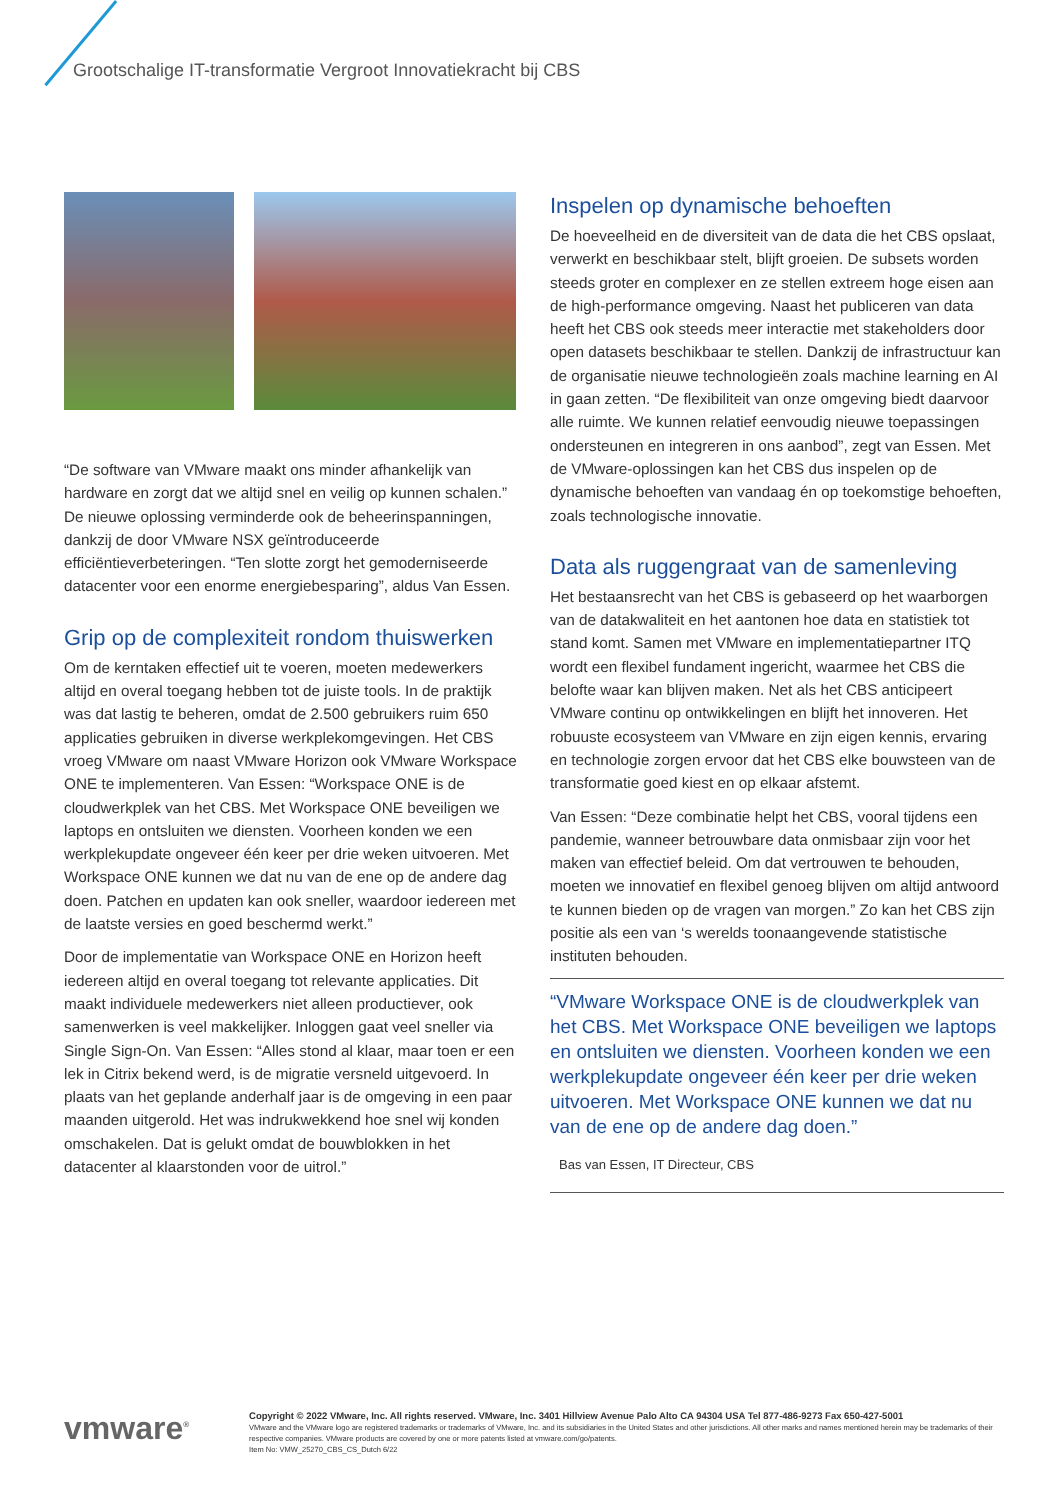Grootschalige IT-transformatie Vergroot Innovatiekracht bij CBS
“De software van VMware maakt ons minder afhankelijk van hardware en zorgt dat we altijd snel en veilig op kunnen schalen.” De nieuwe oplossing verminderde ook de beheerinspanningen, dankzij de door VMware NSX geïntroduceerde efficiëntieverbeteringen. “Ten slotte zorgt het gemoderniseerde datacenter voor een enorme energiebesparing”, aldus Van Essen.
Grip op de complexiteit rondom thuiswerken
Om de kerntaken effectief uit te voeren, moeten medewerkers altijd en overal toegang hebben tot de juiste tools. In de praktijk was dat lastig te beheren, omdat de 2.500 gebruikers ruim 650 applicaties gebruiken in diverse werkplekomgevingen. Het CBS vroeg VMware om naast VMware Horizon ook VMware Workspace ONE te implementeren. Van Essen: “Workspace ONE is de cloudwerkplek van het CBS. Met Workspace ONE beveiligen we laptops en ontsluiten we diensten. Voorheen konden we een werkplekupdate ongeveer één keer per drie weken uitvoeren. Met Workspace ONE kunnen we dat nu van de ene op de andere dag doen. Patchen en updaten kan ook sneller, waardoor iedereen met de laatste versies en goed beschermd werkt.”
Door de implementatie van Workspace ONE en Horizon heeft iedereen altijd en overal toegang tot relevante applicaties. Dit maakt individuele medewerkers niet alleen productiever, ook samenwerken is veel makkelijker. Inloggen gaat veel sneller via Single Sign-On. Van Essen: “Alles stond al klaar, maar toen er een lek in Citrix bekend werd, is de migratie versneld uitgevoerd. In plaats van het geplande anderhalf jaar is de omgeving in een paar maanden uitgerold. Het was indrukwekkend hoe snel wij konden omschakelen. Dat is gelukt omdat de bouwblokken in het datacenter al klaarstonden voor de uitrol.”
Inspelen op dynamische behoeften
De hoeveelheid en de diversiteit van de data die het CBS opslaat, verwerkt en beschikbaar stelt, blijft groeien. De subsets worden steeds groter en complexer en ze stellen extreem hoge eisen aan de high-performance omgeving. Naast het publiceren van data heeft het CBS ook steeds meer interactie met stakeholders door open datasets beschikbaar te stellen. Dankzij de infrastructuur kan de organisatie nieuwe technologieën zoals machine learning en AI in gaan zetten. “De flexibiliteit van onze omgeving biedt daarvoor alle ruimte. We kunnen relatief eenvoudig nieuwe toepassingen ondersteunen en integreren in ons aanbod”, zegt van Essen. Met de VMware-oplossingen kan het CBS dus inspelen op de dynamische behoeften van vandaag én op toekomstige behoeften, zoals technologische innovatie.
Data als ruggengraat van de samenleving
Het bestaansrecht van het CBS is gebaseerd op het waarborgen van de datakwaliteit en het aantonen hoe data en statistiek tot stand komt. Samen met VMware en implementatiepartner ITQ wordt een flexibel fundament ingericht, waarmee het CBS die belofte waar kan blijven maken. Net als het CBS anticipeert VMware continu op ontwikkelingen en blijft het innoveren. Het robuuste ecosysteem van VMware en zijn eigen kennis, ervaring en technologie zorgen ervoor dat het CBS elke bouwsteen van de transformatie goed kiest en op elkaar afstemt.
Van Essen: “Deze combinatie helpt het CBS, vooral tijdens een pandemie, wanneer betrouwbare data onmisbaar zijn voor het maken van effectief beleid. Om dat vertrouwen te behouden, moeten we innovatief en flexibel genoeg blijven om altijd antwoord te kunnen bieden op de vragen van morgen.” Zo kan het CBS zijn positie als een van ‘s werelds toonaangevende statistische instituten behouden.
“VMware Workspace ONE is de cloudwerkplek van het CBS. Met Workspace ONE beveiligen we laptops en ontsluiten we diensten. Voorheen konden we een werkplekupdate ongeveer één keer per drie weken uitvoeren. Met Workspace ONE kunnen we dat nu van de ene op de andere dag doen.”
Bas van Essen, IT Directeur, CBS
vmware<sup>®</sup>
Copyright © 2022 VMware, Inc. All rights reserved. VMware, Inc. 3401 Hillview Avenue Palo Alto CA 94304 USA Tel 877-486-9273 Fax 650-427-5001
VMware and the VMware logo are registered trademarks or trademarks of VMware, Inc. and its subsidiaries in the United States and other jurisdictions. All other marks and names mentioned herein may be trademarks of their respective companies. VMware products are covered by one or more patents listed at vmware.com/go/patents.
Item No: VMW_25270_CBS_CS_Dutch 6/22